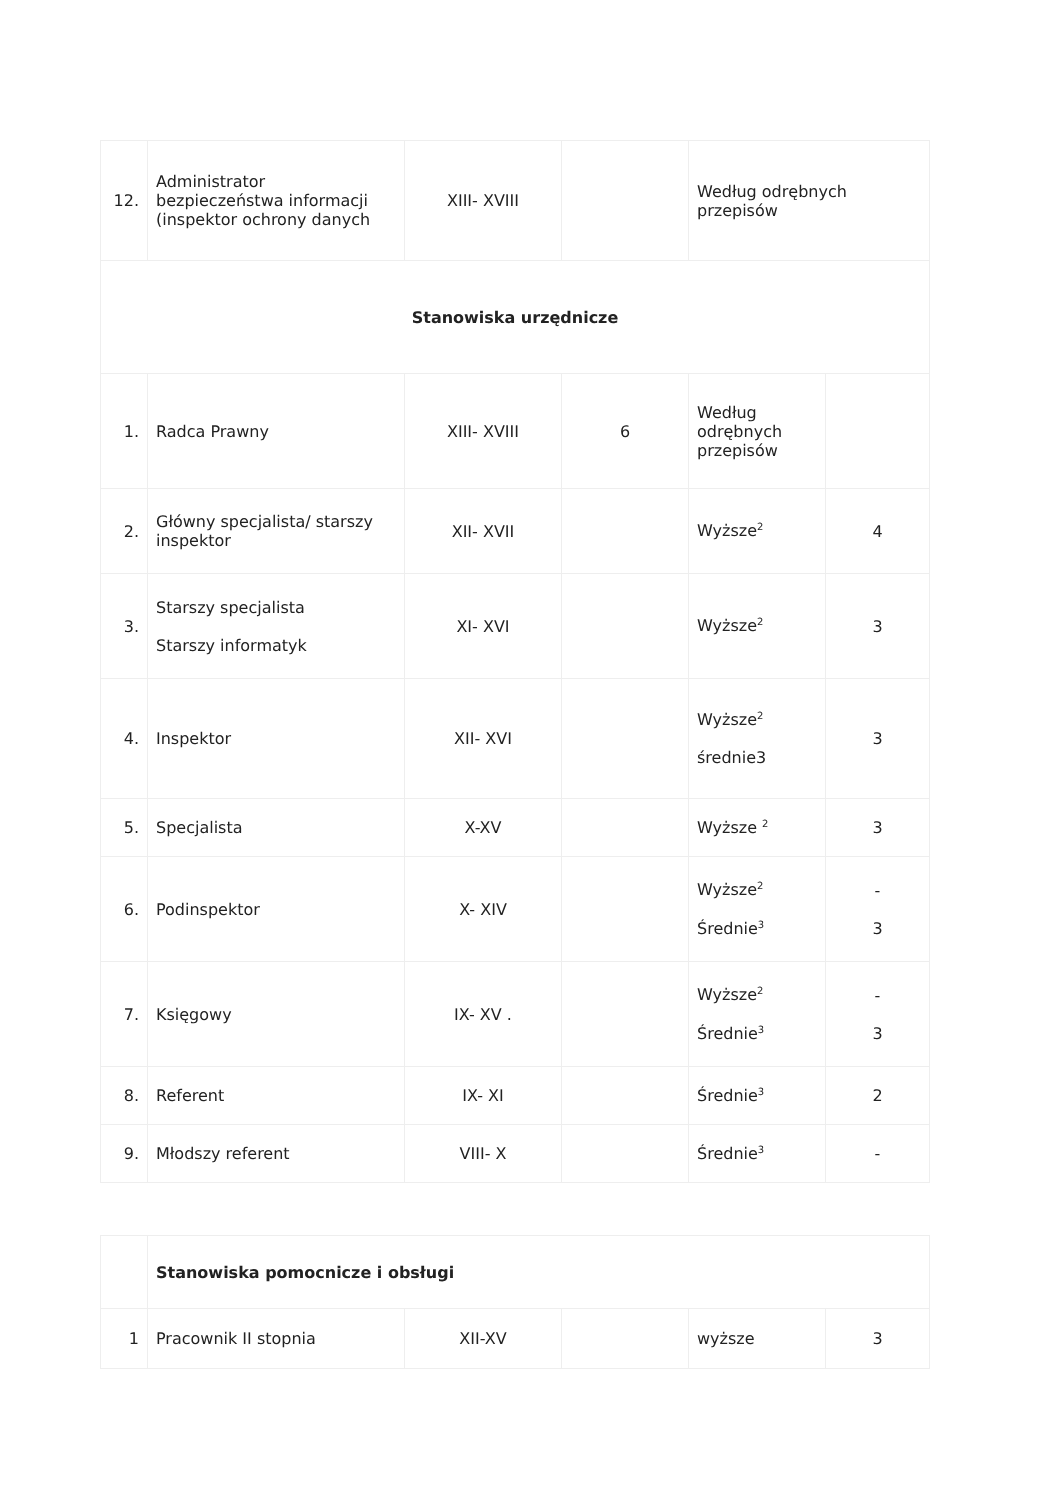| 12. | Administrator bezpieczeństwa informacji (inspektor ochrony danych | XIII- XVIII | | Według odrębnych przepisów | |
| Stanowiska urzędnicze | | | | | |
| 1. | Radca Prawny | XIII- XVIII | 6 | Według odrębnych przepisów | |
| 2. | Główny specjalista/ starszy inspektor | XII- XVII | | Wyższe<sup>2</sup> | 4 |
| 3. | Starszy specjalista Starszy informatyk | XI- XVI | | Wyższe<sup>2</sup> | 3 |
| 4. | Inspektor | XII- XVI | | Wyższe<sup>2</sup> średnie3 | 3 |
| 5. | Specjalista | X-XV | | Wyższe <sup>2</sup> | 3 |
| 6. | Podinspektor | X- XIV | | Wyższe<sup>2</sup> Średnie<sup>3</sup> | - 3 |
| 7. | Księgowy | IX- XV . | | Wyższe<sup>2</sup> Średnie<sup>3</sup> | - 3 |
| 8. | Referent | IX- XI | | Średnie<sup>3</sup> | 2 |
| 9. | Młodszy referent | VIII- X | | Średnie<sup>3</sup> | - |
| | Stanowiska pomocnicze i obsługi | | | | |
| 1 | Pracownik II stopnia | XII-XV | | wyższe | 3 |